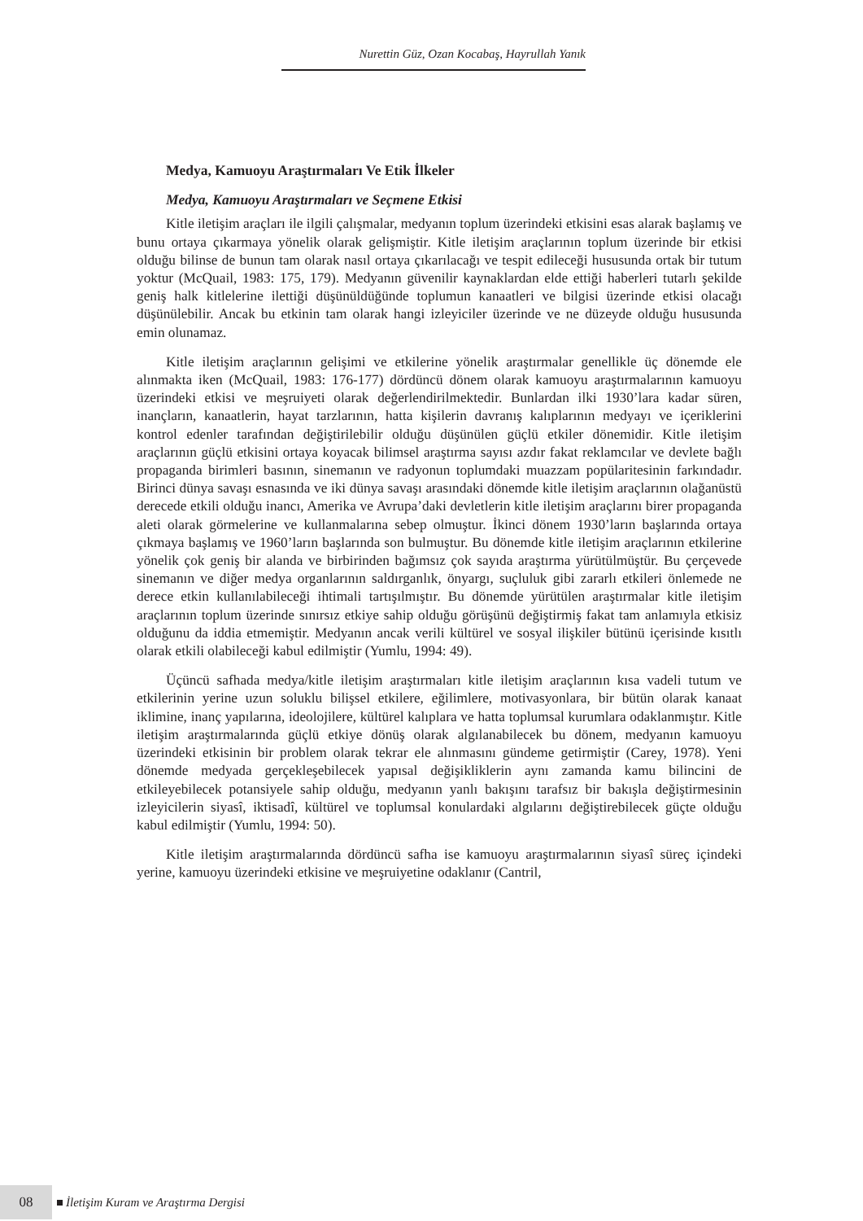Nurettin Güz, Ozan Kocabaş, Hayrullah Yanık
Medya, Kamuoyu Araştırmaları Ve Etik İlkeler
Medya, Kamuoyu Araştırmaları ve Seçmene Etkisi
Kitle iletişim araçları ile ilgili çalışmalar, medyanın toplum üzerindeki etkisini esas alarak başlamış ve bunu ortaya çıkarmaya yönelik olarak gelişmiştir. Kitle iletişim araçlarının toplum üzerinde bir etkisi olduğu bilinse de bunun tam olarak nasıl ortaya çıkarılacağı ve tespit edileceği hususunda ortak bir tutum yoktur (McQuail, 1983: 175, 179). Medyanın güvenilir kaynaklardan elde ettiği haberleri tutarlı şekilde geniş halk kitlelerine ilettiği düşünüldüğünde toplumun kanaatleri ve bilgisi üzerinde etkisi olacağı düşünülebilir. Ancak bu etkinin tam olarak hangi izleyiciler üzerinde ve ne düzeyde olduğu hususunda emin olunamaz.
Kitle iletişim araçlarının gelişimi ve etkilerine yönelik araştırmalar genellikle üç dönemde ele alınmakta iken (McQuail, 1983: 176-177) dördüncü dönem olarak kamuoyu araştırmalarının kamuoyu üzerindeki etkisi ve meşruiyeti olarak değerlendirilmektedir. Bunlardan ilki 1930’lara kadar süren, inançların, kanaatlerin, hayat tarzlarının, hatta kişilerin davranış kalıplarının medyayı ve içeriklerini kontrol edenler tarafından değiştirilebilir olduğu düşünülen güçlü etkiler dönemidir. Kitle iletişim araçlarının güçlü etkisini ortaya koyacak bilimsel araştırma sayısı azdır fakat reklamcılar ve devlete bağlı propaganda birimleri basının, sinemanın ve radyonun toplumdaki muazzam popülaritesinin farkındadır. Birinci dünya savaşı esnasında ve iki dünya savaşı arasındaki dönemde kitle iletişim araçlarının olağanüstü derecede etkili olduğu inancı, Amerika ve Avrupa’daki devletlerin kitle iletişim araçlarını birer propaganda aleti olarak görmelerine ve kullanmalarına sebep olmuştur. İkinci dönem 1930’ların başlarında ortaya çıkmaya başlamış ve 1960’ların başlarında son bulmuştur. Bu dönemde kitle iletişim araçlarının etkilerine yönelik çok geniş bir alanda ve birbirinden bağımsız çok sayıda araştırma yürütülmüştür. Bu çerçevede sinemanın ve diğer medya organlarının saldırganlık, önyargı, suçluluk gibi zararlı etkileri önlemede ne derece etkin kullanılabileceği ihtimali tartışılmıştır. Bu dönemde yürütülen araştırmalar kitle iletişim araçlarının toplum üzerinde sınırsız etkiye sahip olduğu görüşünü değiştirmiş fakat tam anlamıyla etkisiz olduğunu da iddia etmemiştir. Medyanın ancak verili kültürel ve sosyal ilişkiler bütünü içerisinde kısıtlı olarak etkili olabileceği kabul edilmiştir (Yumlu, 1994: 49).
Üçüncü safhada medya/kitle iletişim araştırmaları kitle iletişim araçlarının kısa vadeli tutum ve etkilerinin yerine uzun soluklu bilişsel etkilere, eğilimlere, motivasyonlara, bir bütün olarak kanaat iklimine, inanç yapılarına, ideolojilere, kültürel kalıplara ve hatta toplumsal kurumlara odaklanmıştır. Kitle iletişim araştırmalarında güçlü etkiye dönüş olarak algılanabilecek bu dönem, medyanın kamuoyu üzerindeki etkisinin bir problem olarak tekrar ele alınmasını gündeme getirmiştir (Carey, 1978). Yeni dönemde medyada gerçekleşebilecek yapısal değişikliklerin aynı zamanda kamu bilincini de etkileyebilecek potansiyele sahip olduğu, medyanın yanlı bakışını tarafsız bir bakışla değiştirmesinin izleyicilerin siyasî, iktisadî, kültürel ve toplumsal konulardaki algılarını değiştirebilecek güçte olduğu kabul edilmiştir (Yumlu, 1994: 50).
Kitle iletişim araştırmalarında dördüncü safha ise kamuoyu araştırmalarının siyasî süreç içindeki yerine, kamuoyu üzerindeki etkisine ve meşruiyetine odaklanır (Cantril,
08 İletişim Kuram ve Araştırma Dergisi